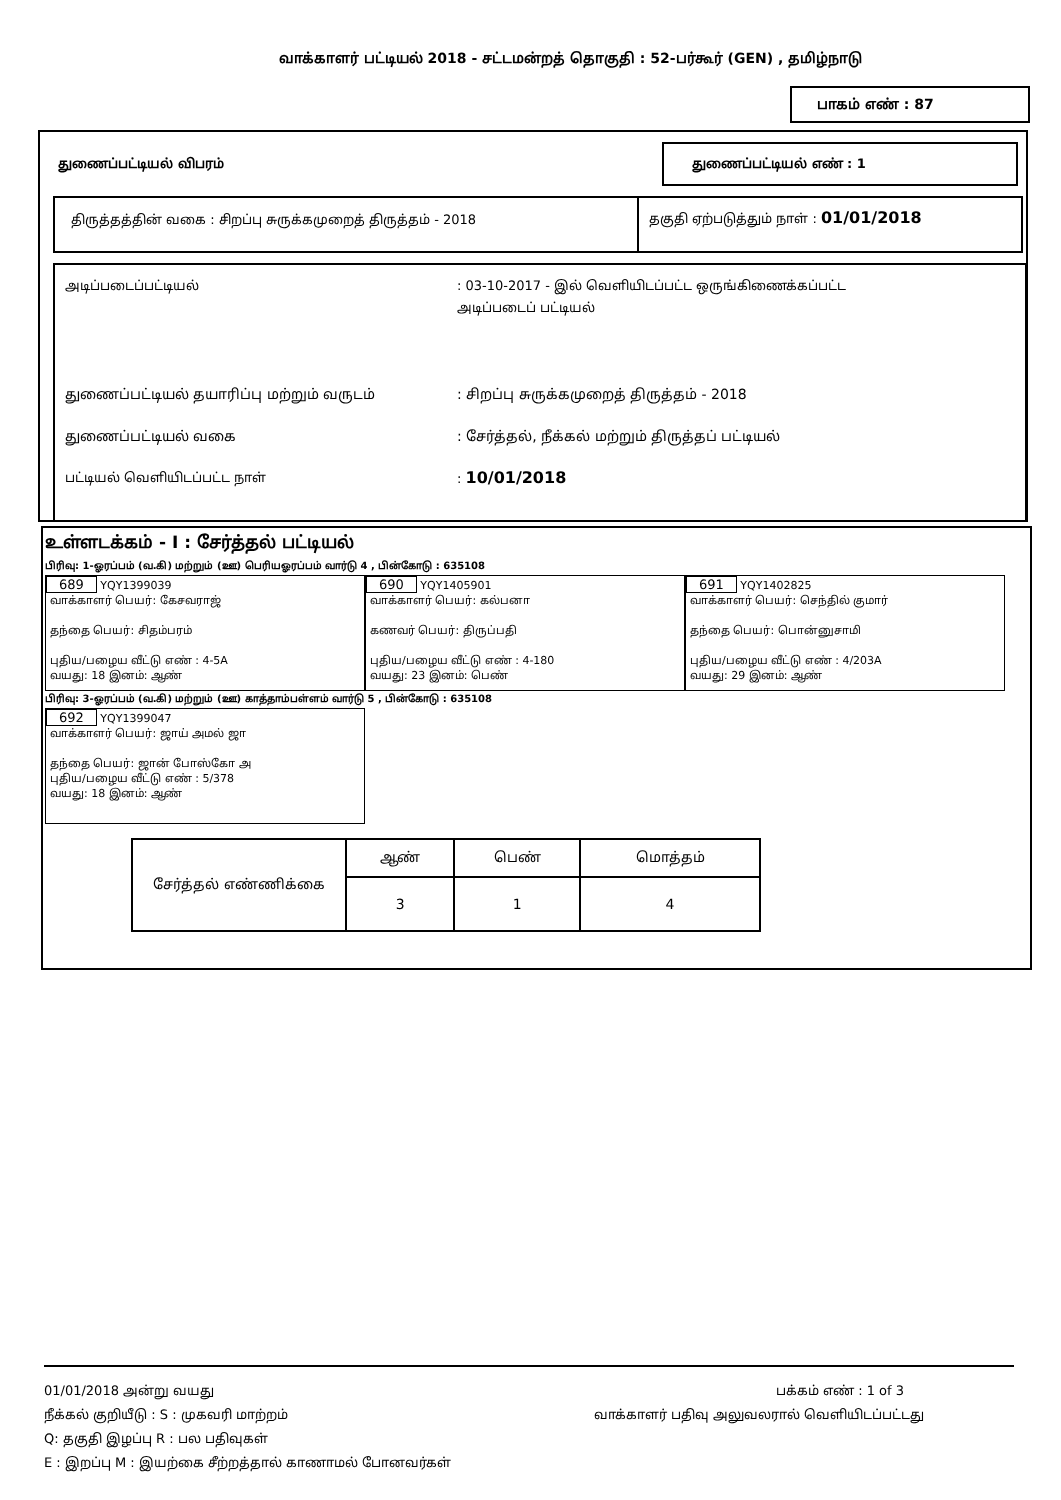வாக்காளர் பட்டியல் 2018 - சட்டமன்றத் தொகுதி : 52-பர்கூர் (GEN) , தமிழ்நாடு
பாகம் எண் : 87
துணைப்பட்டியல் விபரம்
துணைப்பட்டியல் எண் : 1
திருத்தத்தின் வகை : சிறப்பு சுருக்கமுறைத் திருத்தம் - 2018
தகுதி ஏற்படுத்தும் நாள் : 01/01/2018
அடிப்படைப்பட்டியல் : 03-10-2017 - இல் வெளியிடப்பட்ட ஒருங்கிணைக்கப்பட்ட
அடிப்படைப் பட்டியல்
துணைப்பட்டியல் தயாரிப்பு மற்றும் வருடம் : சிறப்பு சுருக்கமுறைத் திருத்தம் - 2018
துணைப்பட்டியல் வகை : சேர்த்தல், நீக்கல் மற்றும் திருத்தப் பட்டியல்
பட்டியல் வெளியிடப்பட்ட நாள் : 10/01/2018
உள்ளடக்கம் - I : சேர்த்தல் பட்டியல்
பிரிவு: 1-ஓரப்பம் (வ.கி) மற்றும் (ஊ) பெரியஓரப்பம் வார்டு 4 , பின்கோடு : 635108
689 YQY1399039
வாக்காளர் பெயர்: கேசவராஜ்
தந்தை பெயர்: சிதம்பரம்
புதிய/பழைய வீட்டு எண் : 4-5A
வயது: 18 இனம்: ஆண்
690 YQY1405901
வாக்காளர் பெயர்: கல்பனா
கணவர் பெயர்: திருப்பதி
புதிய/பழைய வீட்டு எண் : 4-180
வயது: 23 இனம்: பெண்
691 YQY1402825
வாக்காளர் பெயர்: செந்தில் குமார்
தந்தை பெயர்: பொன்னுசாமி
புதிய/பழைய வீட்டு எண் : 4/203A
வயது: 29 இனம்: ஆண்
பிரிவு: 3-ஓரப்பம் (வ.கி) மற்றும் (ஊ) காத்தாம்பள்ளம் வார்டு 5 , பின்கோடு : 635108
692 YQY1399047
வாக்காளர் பெயர்: ஜாய் அமல் ஜா
தந்தை பெயர்: ஜான் போஸ்கோ அ
புதிய/பழைய வீட்டு எண் : 5/378
வயது: 18 இனம்: ஆண்
| சேர்த்தல் எண்ணிக்கை | ஆண் | பெண் | மொத்தம் |
| | 3 | 1 | 4 |
01/01/2018 அன்று வயது பக்கம் எண் : 1 of 3
நீக்கல் குறியீடு : S : முகவரி மாற்றம் வாக்காளர் பதிவு அலுவலரால் வெளியிடப்பட்டது
Q: தகுதி இழப்பு R : பல பதிவுகள்
E : இறப்பு M : இயற்கை சீற்றத்தால் காணாமல் போனவர்கள்